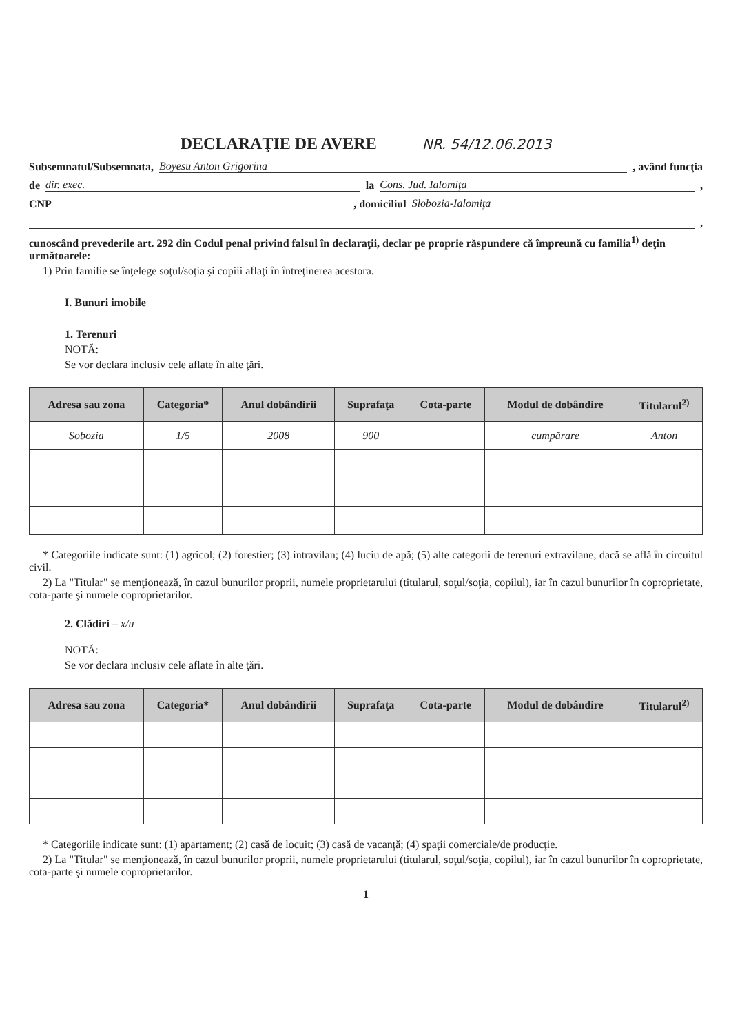DECLARAŢIE DE AVERE NR. 54/12.06.2013
Subsemnatul/Subsemnata,
Boyesu Anton Grigorina
, având funcţia
de
dir. exec.
la
Cons. Jud. Ialomiţa
,
CNP
, domiciliul
Slobozia-Ialomiţa
,
cunoscând prevederile art. 292 din Codul penal privind falsul în declaraţii, declar pe proprie răspundere că împreună cu familia<sup>1)</sup> deţin următoarele:
1) Prin familie se înţelege soţul/soţia şi copiii aflaţi în întreţinerea acestora.
I. Bunuri imobile
1. Terenuri
NOTĂ:
Se vor declara inclusiv cele aflate în alte ţări.
| Adresa sau zona | Categoria* | Anul dobândirii | Suprafaţa | Cota-parte | Modul de dobândire | Titularul<sup>2)</sup> |
| --- | --- | --- | --- | --- | --- | --- |
| Sobozia | 1/5 | 2008 | 900 | | cumpărare | Anton |
* Categoriile indicate sunt: (1) agricol; (2) forestier; (3) intravilan; (4) luciu de apă; (5) alte categorii de terenuri extravilane, dacă se află în circuitul civil.
2) La "Titular" se menţionează, în cazul bunurilor proprii, numele proprietarului (titularul, soţul/soţia, copilul), iar în cazul bunurilor în coproprietate, cota-parte şi numele coproprietarilor.
2. Clădiri – x/u
NOTĂ:
Se vor declara inclusiv cele aflate în alte ţări.
| Adresa sau zona | Categoria* | Anul dobândirii | Suprafaţa | Cota-parte | Modul de dobândire | Titularul<sup>2)</sup> |
| --- | --- | --- | --- | --- | --- | --- |
* Categoriile indicate sunt: (1) apartament; (2) casă de locuit; (3) casă de vacanţă; (4) spaţii comerciale/de producţie.
2) La "Titular" se menţionează, în cazul bunurilor proprii, numele proprietarului (titularul, soţul/soţia, copilul), iar în cazul bunurilor în coproprietate, cota-parte şi numele coproprietarilor.
1